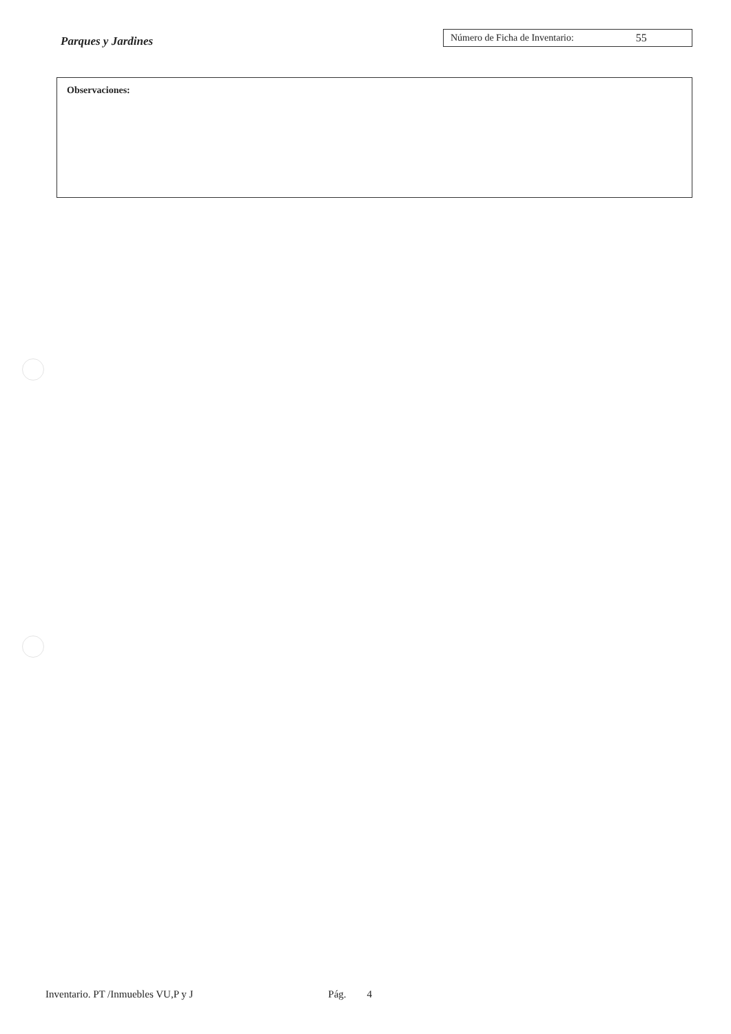Parques y Jardines
Número de Ficha de Inventario: 55
Observaciones:
Inventario. PT /Inmuebles VU,P y J Pág. 4